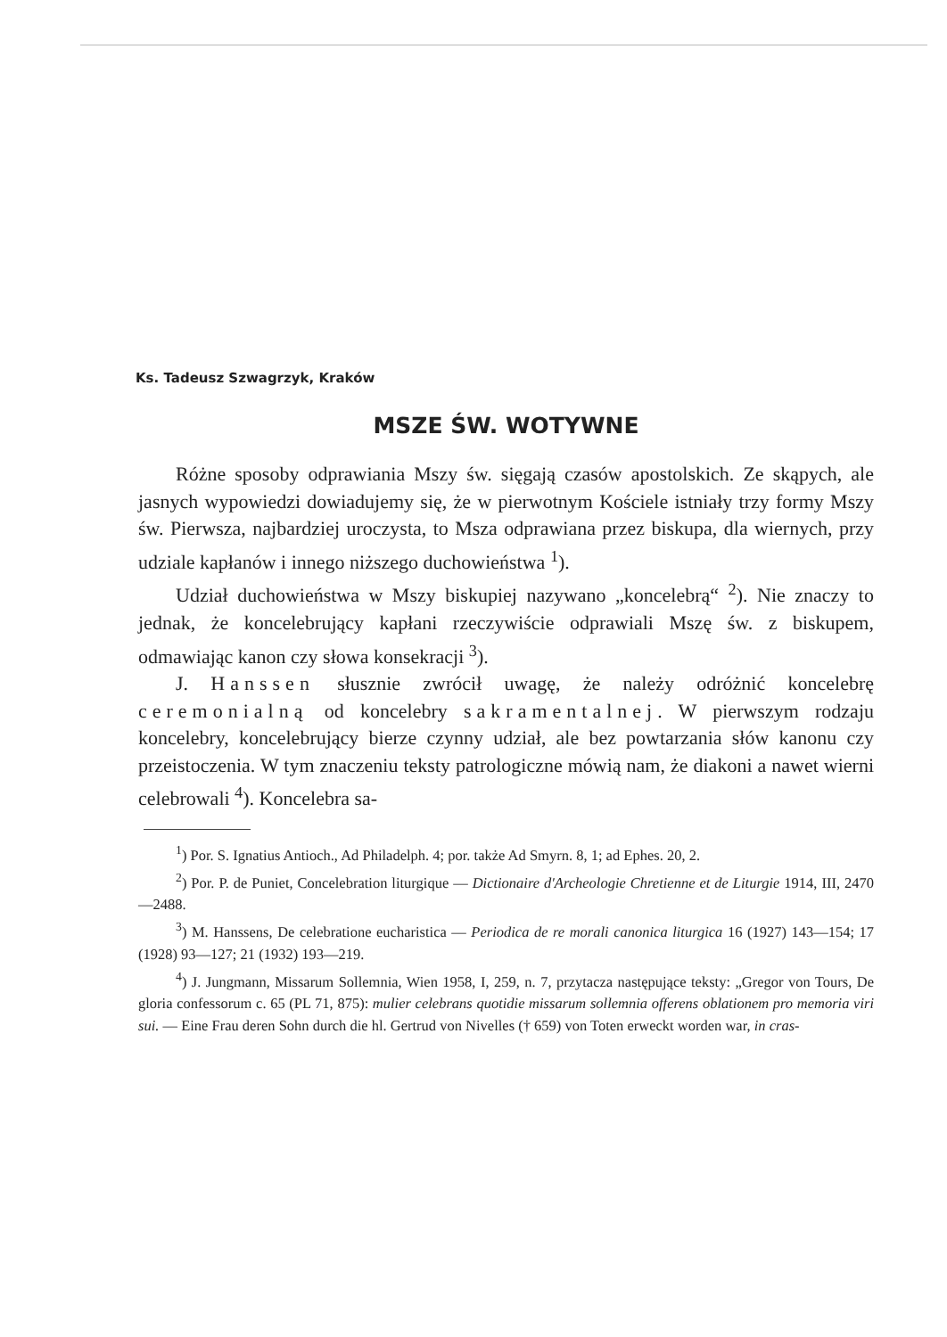Ks. Tadeusz Szwagrzyk, Kraków
MSZE ŚW. WOTYWNE
Różne sposoby odprawiania Mszy św. sięgają czasów apostolskich. Ze skąpych, ale jasnych wypowiedzi dowiadujemy się, że w pierwotnym Kościele istniały trzy formy Mszy św. Pierwsza, najbardziej uroczysta, to Msza odprawiana przez biskupa, dla wiernych, przy udziale kapłanów i innego niższego duchowieństwa <sup>1</sup>).
Udział duchowieństwa w Mszy biskupiej nazywano „koncelebrą“ <sup>2</sup>). Nie znaczy to jednak, że koncelebrujący kapłani rzeczywiście odprawiali Mszę św. z biskupem, odmawiając kanon czy słowa konsekracji <sup>3</sup>).
J. Hanssen słusznie zwrócił uwagę, że należy odróżnić koncelebrę ceremonialną od koncelebry sakramentalnej. W pierwszym rodzaju koncelebry, koncelebrujący bierze czynny udział, ale bez powtarzania słów kanonu czy przeistoczenia. W tym znaczeniu teksty patrologiczne mówią nam, że diakoni a nawet wierni celebrowali <sup>4</sup>). Koncelebra sa-
<sup>1</sup>) Por. S. Ignatius Antioch., Ad Philadelph. 4; por. także Ad Smyrn. 8, 1; ad Ephes. 20, 2.
<sup>2</sup>) Por. P. de Puniet, Concelebration liturgique — Dictionaire d'Archeologie Chretienne et de Liturgie 1914, III, 2470—2488.
<sup>3</sup>) M. Hanssens, De celebratione eucharistica — Periodica de re morali canonica liturgica 16 (1927) 143—154; 17 (1928) 93—127; 21 (1932) 193—219.
<sup>4</sup>) J. Jungmann, Missarum Sollemnia, Wien 1958, I, 259, n. 7, przytacza następujące teksty: „Gregor von Tours, De gloria confessorum c. 65 (PL 71, 875): mulier celebrans quotidie missarum sollemnia offerens oblationem pro memoria viri sui. — Eine Frau deren Sohn durch die hl. Gertrud von Nivelles († 659) von Toten erweckt worden war, in cras-